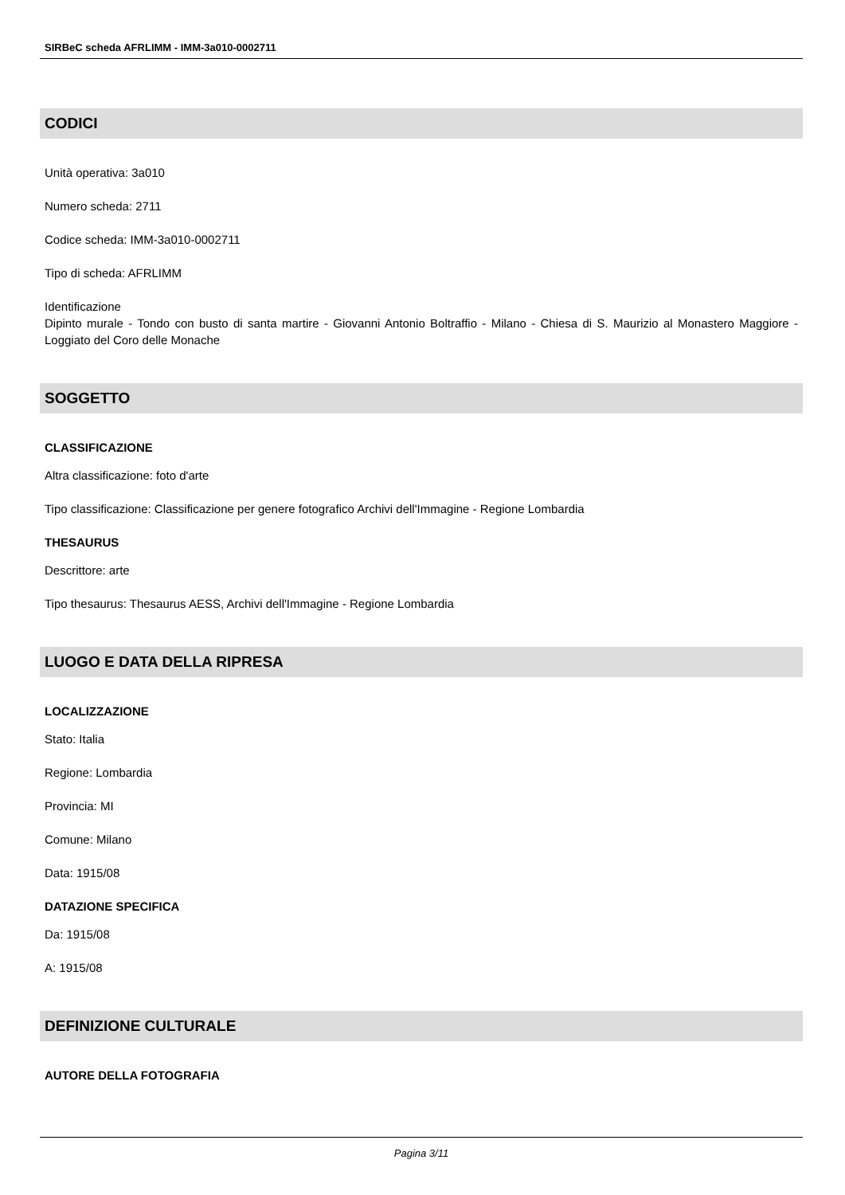SIRBeC scheda AFRLIMM - IMM-3a010-0002711
CODICI
Unità operativa: 3a010
Numero scheda: 2711
Codice scheda: IMM-3a010-0002711
Tipo di scheda: AFRLIMM
Identificazione
Dipinto murale - Tondo con busto di santa martire - Giovanni Antonio Boltraffio - Milano - Chiesa di S. Maurizio al Monastero Maggiore - Loggiato del Coro delle Monache
SOGGETTO
CLASSIFICAZIONE
Altra classificazione: foto d'arte
Tipo classificazione: Classificazione per genere fotografico Archivi dell'Immagine - Regione Lombardia
THESAURUS
Descrittore: arte
Tipo thesaurus: Thesaurus AESS, Archivi dell'Immagine - Regione Lombardia
LUOGO E DATA DELLA RIPRESA
LOCALIZZAZIONE
Stato: Italia
Regione: Lombardia
Provincia: MI
Comune: Milano
Data: 1915/08
DATAZIONE SPECIFICA
Da: 1915/08
A: 1915/08
DEFINIZIONE CULTURALE
AUTORE DELLA FOTOGRAFIA
Pagina 3/11